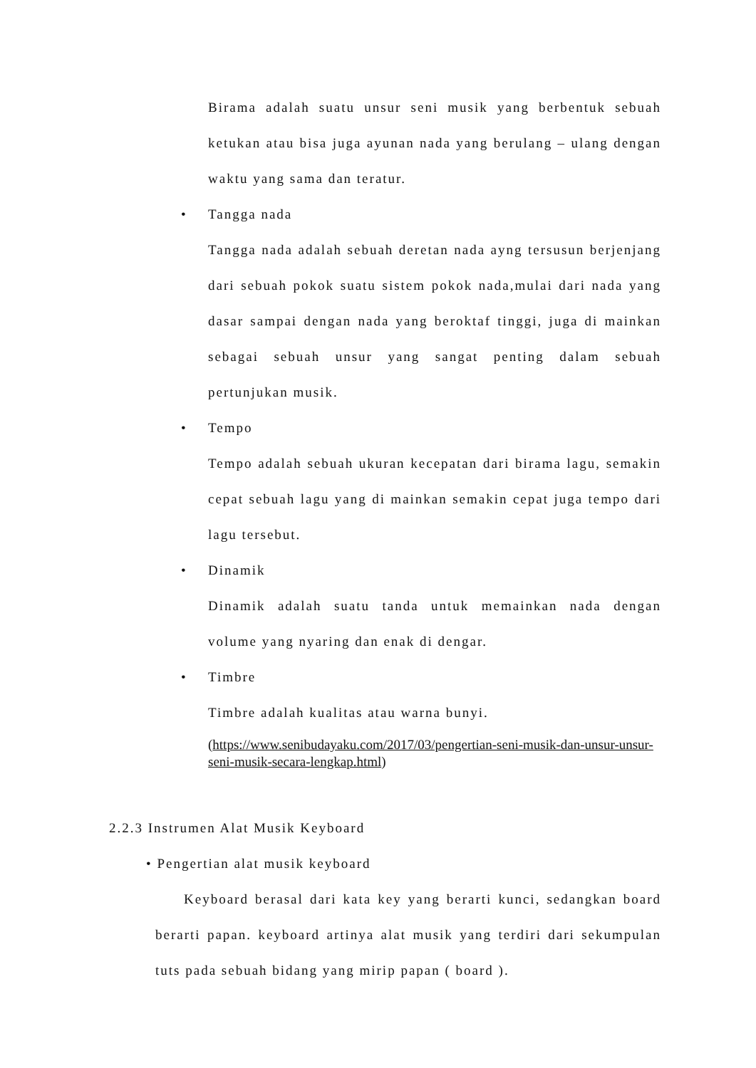Birama adalah suatu unsur seni musik yang berbentuk sebuah ketukan atau bisa juga ayunan nada yang berulang – ulang dengan waktu yang sama dan teratur.
• Tangga nada
Tangga nada adalah sebuah deretan nada ayng tersusun berjenjang dari sebuah pokok suatu sistem pokok nada,mulai dari nada yang dasar sampai dengan nada yang beroktaf tinggi, juga di mainkan sebagai sebuah unsur yang sangat penting dalam sebuah pertunjukan musik.
• Tempo
Tempo adalah sebuah ukuran kecepatan dari birama lagu, semakin cepat sebuah lagu yang di mainkan semakin cepat juga tempo dari lagu tersebut.
• Dinamik
Dinamik adalah suatu tanda untuk memainkan nada dengan volume yang nyaring dan enak di dengar.
• Timbre
Timbre adalah kualitas atau warna bunyi.
(https://www.senibudayaku.com/2017/03/pengertian-seni-musik-dan-unsur-unsur-seni-musik-secara-lengkap.html)
2.2.3 Instrumen Alat Musik Keyboard
• Pengertian alat musik keyboard
Keyboard berasal dari kata key yang berarti kunci, sedangkan board berarti papan. keyboard artinya alat musik yang terdiri dari sekumpulan tuts pada sebuah bidang yang mirip papan ( board ).